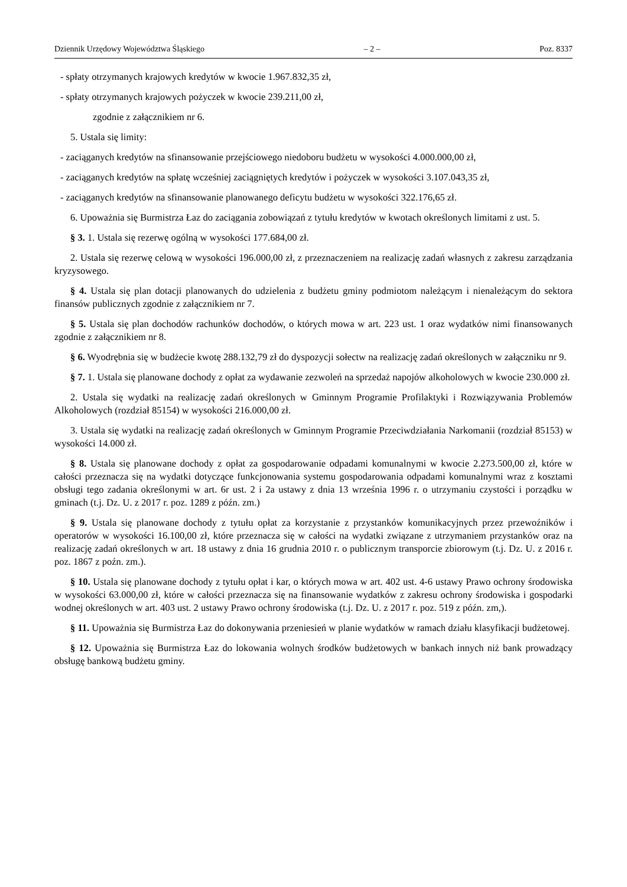Dziennik Urzędowy Województwa Śląskiego – 2 – Poz. 8337
- spłaty otrzymanych krajowych kredytów w kwocie 1.967.832,35 zł,
- spłaty otrzymanych krajowych pożyczek w kwocie 239.211,00 zł,
zgodnie z załącznikiem nr 6.
5. Ustala się limity:
- zaciąganych kredytów na sfinansowanie przejściowego niedoboru budżetu w wysokości 4.000.000,00 zł,
- zaciąganych kredytów na spłatę wcześniej zaciągniętych kredytów i pożyczek w wysokości 3.107.043,35 zł,
- zaciąganych kredytów na sfinansowanie planowanego deficytu budżetu w wysokości 322.176,65 zł.
6. Upoważnia się Burmistrza Łaz do zaciągania zobowiązań z tytułu kredytów w kwotach określonych limitami z ust. 5.
§ 3. 1. Ustala się rezerwę ogólną w wysokości 177.684,00 zł.
2. Ustala się rezerwę celową w wysokości 196.000,00 zł, z przeznaczeniem na realizację zadań własnych z zakresu zarządzania kryzysowego.
§ 4. Ustala się plan dotacji planowanych do udzielenia z budżetu gminy podmiotom należącym i nienależącym do sektora finansów publicznych zgodnie z załącznikiem nr 7.
§ 5. Ustala się plan dochodów rachunków dochodów, o których mowa w art. 223 ust. 1 oraz wydatków nimi finansowanych zgodnie z załącznikiem nr 8.
§ 6. Wyodrębnia się w budżecie kwotę 288.132,79 zł do dyspozycji sołectw na realizację zadań określonych w załączniku nr 9.
§ 7. 1. Ustala się planowane dochody z opłat za wydawanie zezwoleń na sprzedaż napojów alkoholowych w kwocie 230.000 zł.
2. Ustala się wydatki na realizację zadań określonych w Gminnym Programie Profilaktyki i Rozwiązywania Problemów Alkoholowych (rozdział 85154) w wysokości 216.000,00 zł.
3. Ustala się wydatki na realizację zadań określonych w Gminnym Programie Przeciwdziałania Narkomanii (rozdział 85153) w wysokości 14.000 zł.
§ 8. Ustala się planowane dochody z opłat za gospodarowanie odpadami komunalnymi w kwocie 2.273.500,00 zł, które w całości przeznacza się na wydatki dotyczące funkcjonowania systemu gospodarowania odpadami komunalnymi wraz z kosztami obsługi tego zadania określonymi w art. 6r ust. 2 i 2a ustawy z dnia 13 września 1996 r. o utrzymaniu czystości i porządku w gminach (t.j. Dz. U. z 2017 r. poz. 1289 z późn. zm.)
§ 9. Ustala się planowane dochody z tytułu opłat za korzystanie z przystanków komunikacyjnych przez przewoźników i operatorów w wysokości 16.100,00 zł, które przeznacza się w całości na wydatki związane z utrzymaniem przystanków oraz na realizację zadań określonych w art. 18 ustawy z dnia 16 grudnia 2010 r. o publicznym transporcie zbiorowym (t.j. Dz. U. z 2016 r. poz. 1867 z poźn. zm.).
§ 10. Ustala się planowane dochody z tytułu opłat i kar, o których mowa w art. 402 ust. 4-6 ustawy Prawo ochrony środowiska w wysokości 63.000,00 zł, które w całości przeznacza się na finansowanie wydatków z zakresu ochrony środowiska i gospodarki wodnej określonych w art. 403 ust. 2 ustawy Prawo ochrony środowiska (t.j. Dz. U. z 2017 r. poz. 519 z późn. zm,).
§ 11. Upoważnia się Burmistrza Łaz do dokonywania przeniesień w planie wydatków w ramach działu klasyfikacji budżetowej.
§ 12. Upoważnia się Burmistrza Łaz do lokowania wolnych środków budżetowych w bankach innych niż bank prowadzący obsługę bankową budżetu gminy.